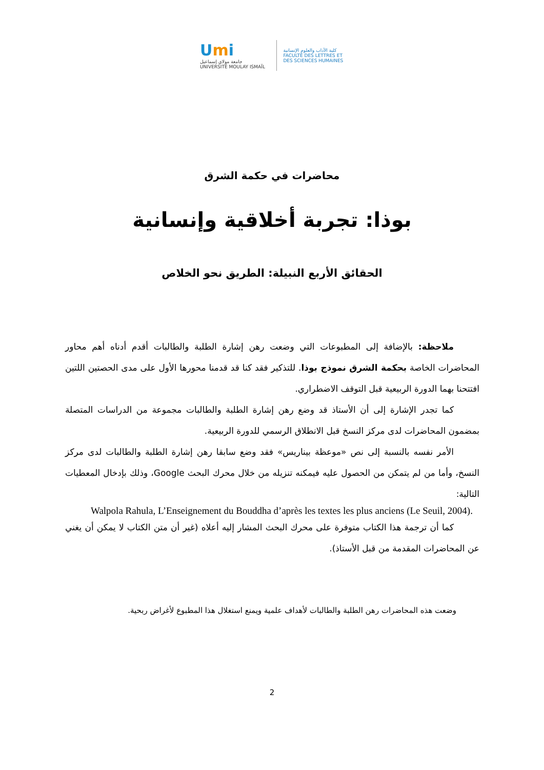Umi
جامعة مولاي إسماعيل
UNIVERSITÉ MOULAY ISMAÏL
كلية الآداب والعلوم الإنسانية
FACULTÉ DES LETTRES ET DES SCIENCES HUMAINES
محاضرات في حكمة الشرق
بوذا: تجربة أخلاقية وإنسانية
الحقائق الأربع النبيلة: الطريق نحو الخلاص
ملاحظة: بالإضافة إلى المطبوعات التي وضعت رهن إشارة الطلبة والطالبات أقدم أدناه أهم محاور المحاضرات الخاصة بحكمة الشرق نموذج بوذا. للتذكير فقد كنا قد قدمنا محورها الأول على مدى الحصتين اللتين افتتحنا بهما الدورة الربيعية قبل التوقف الاضطراري.
كما تجدر الإشارة إلى أن الأستاذ قد وضع رهن إشارة الطلبة والطالبات مجموعة من الدراسات المتصلة بمضمون المحاضرات لدى مركز النسخ قبل الانطلاق الرسمي للدورة الربيعية.
الأمر نفسه بالنسبة إلى نص «موعظة بيناريس» فقد وضع سابقا رهن إشارة الطلبة والطالبات لدى مركز النسخ، وأما من لم يتمكن من الحصول عليه فيمكنه تنزيله من خلال محرك البحث Google، وذلك بإدخال المعطيات التالية:
Walpola Rahula, L’Enseignement du Bouddha d’après les textes les plus anciens (Le Seuil, 2004).
كما أن ترجمة هذا الكتاب متوفرة على محرك البحث المشار إليه أعلاه (غير أن متن الكتاب لا يمكن أن يغني عن المحاضرات المقدمة من قبل الأستاذ).
وضعت هذه المحاضرات رهن الطلبة والطالبات لأهداف علمية ويمنع استغلال هذا المطبوع لأغراض ربحية.
2